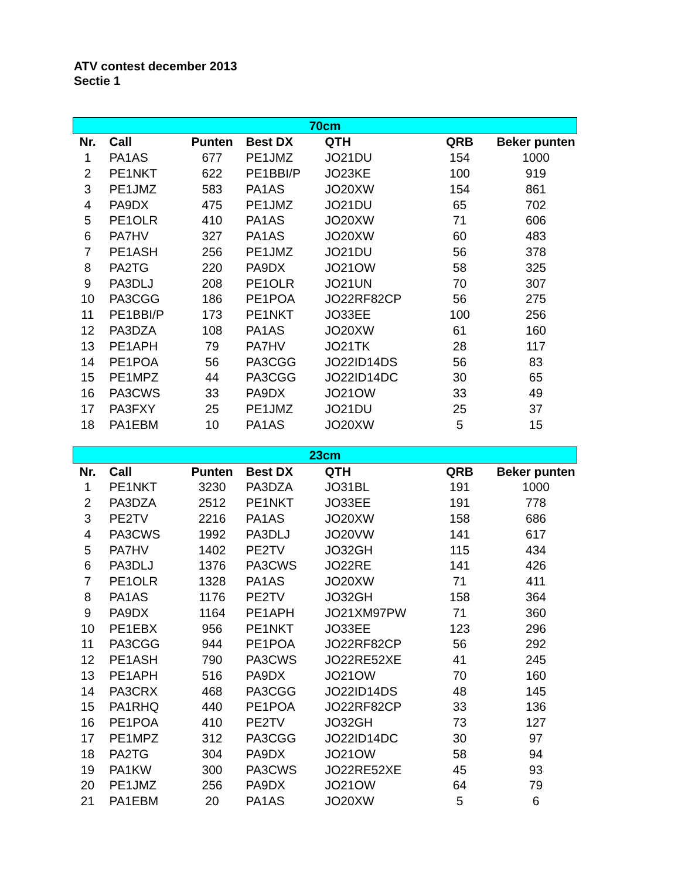ATV contest december 2013
Sectie 1
| 70cm | | | | | | |
| Nr. | Call | Punten | Best DX | QTH | QRB | Beker punten |
| 1 | PA1AS | 677 | PE1JMZ | JO21DU | 154 | 1000 |
| 2 | PE1NKT | 622 | PE1BBI/P | JO23KE | 100 | 919 |
| 3 | PE1JMZ | 583 | PA1AS | JO20XW | 154 | 861 |
| 4 | PA9DX | 475 | PE1JMZ | JO21DU | 65 | 702 |
| 5 | PE1OLR | 410 | PA1AS | JO20XW | 71 | 606 |
| 6 | PA7HV | 327 | PA1AS | JO20XW | 60 | 483 |
| 7 | PE1ASH | 256 | PE1JMZ | JO21DU | 56 | 378 |
| 8 | PA2TG | 220 | PA9DX | JO21OW | 58 | 325 |
| 9 | PA3DLJ | 208 | PE1OLR | JO21UN | 70 | 307 |
| 10 | PA3CGG | 186 | PE1POA | JO22RF82CP | 56 | 275 |
| 11 | PE1BBI/P | 173 | PE1NKT | JO33EE | 100 | 256 |
| 12 | PA3DZA | 108 | PA1AS | JO20XW | 61 | 160 |
| 13 | PE1APH | 79 | PA7HV | JO21TK | 28 | 117 |
| 14 | PE1POA | 56 | PA3CGG | JO22ID14DS | 56 | 83 |
| 15 | PE1MPZ | 44 | PA3CGG | JO22ID14DC | 30 | 65 |
| 16 | PA3CWS | 33 | PA9DX | JO21OW | 33 | 49 |
| 17 | PA3FXY | 25 | PE1JMZ | JO21DU | 25 | 37 |
| 18 | PA1EBM | 10 | PA1AS | JO20XW | 5 | 15 |
| 23cm | | | | | | |
| Nr. | Call | Punten | Best DX | QTH | QRB | Beker punten |
| 1 | PE1NKT | 3230 | PA3DZA | JO31BL | 191 | 1000 |
| 2 | PA3DZA | 2512 | PE1NKT | JO33EE | 191 | 778 |
| 3 | PE2TV | 2216 | PA1AS | JO20XW | 158 | 686 |
| 4 | PA3CWS | 1992 | PA3DLJ | JO20VW | 141 | 617 |
| 5 | PA7HV | 1402 | PE2TV | JO32GH | 115 | 434 |
| 6 | PA3DLJ | 1376 | PA3CWS | JO22RE | 141 | 426 |
| 7 | PE1OLR | 1328 | PA1AS | JO20XW | 71 | 411 |
| 8 | PA1AS | 1176 | PE2TV | JO32GH | 158 | 364 |
| 9 | PA9DX | 1164 | PE1APH | JO21XM97PW | 71 | 360 |
| 10 | PE1EBX | 956 | PE1NKT | JO33EE | 123 | 296 |
| 11 | PA3CGG | 944 | PE1POA | JO22RF82CP | 56 | 292 |
| 12 | PE1ASH | 790 | PA3CWS | JO22RE52XE | 41 | 245 |
| 13 | PE1APH | 516 | PA9DX | JO21OW | 70 | 160 |
| 14 | PA3CRX | 468 | PA3CGG | JO22ID14DS | 48 | 145 |
| 15 | PA1RHQ | 440 | PE1POA | JO22RF82CP | 33 | 136 |
| 16 | PE1POA | 410 | PE2TV | JO32GH | 73 | 127 |
| 17 | PE1MPZ | 312 | PA3CGG | JO22ID14DC | 30 | 97 |
| 18 | PA2TG | 304 | PA9DX | JO21OW | 58 | 94 |
| 19 | PA1KW | 300 | PA3CWS | JO22RE52XE | 45 | 93 |
| 20 | PE1JMZ | 256 | PA9DX | JO21OW | 64 | 79 |
| 21 | PA1EBM | 20 | PA1AS | JO20XW | 5 | 6 |